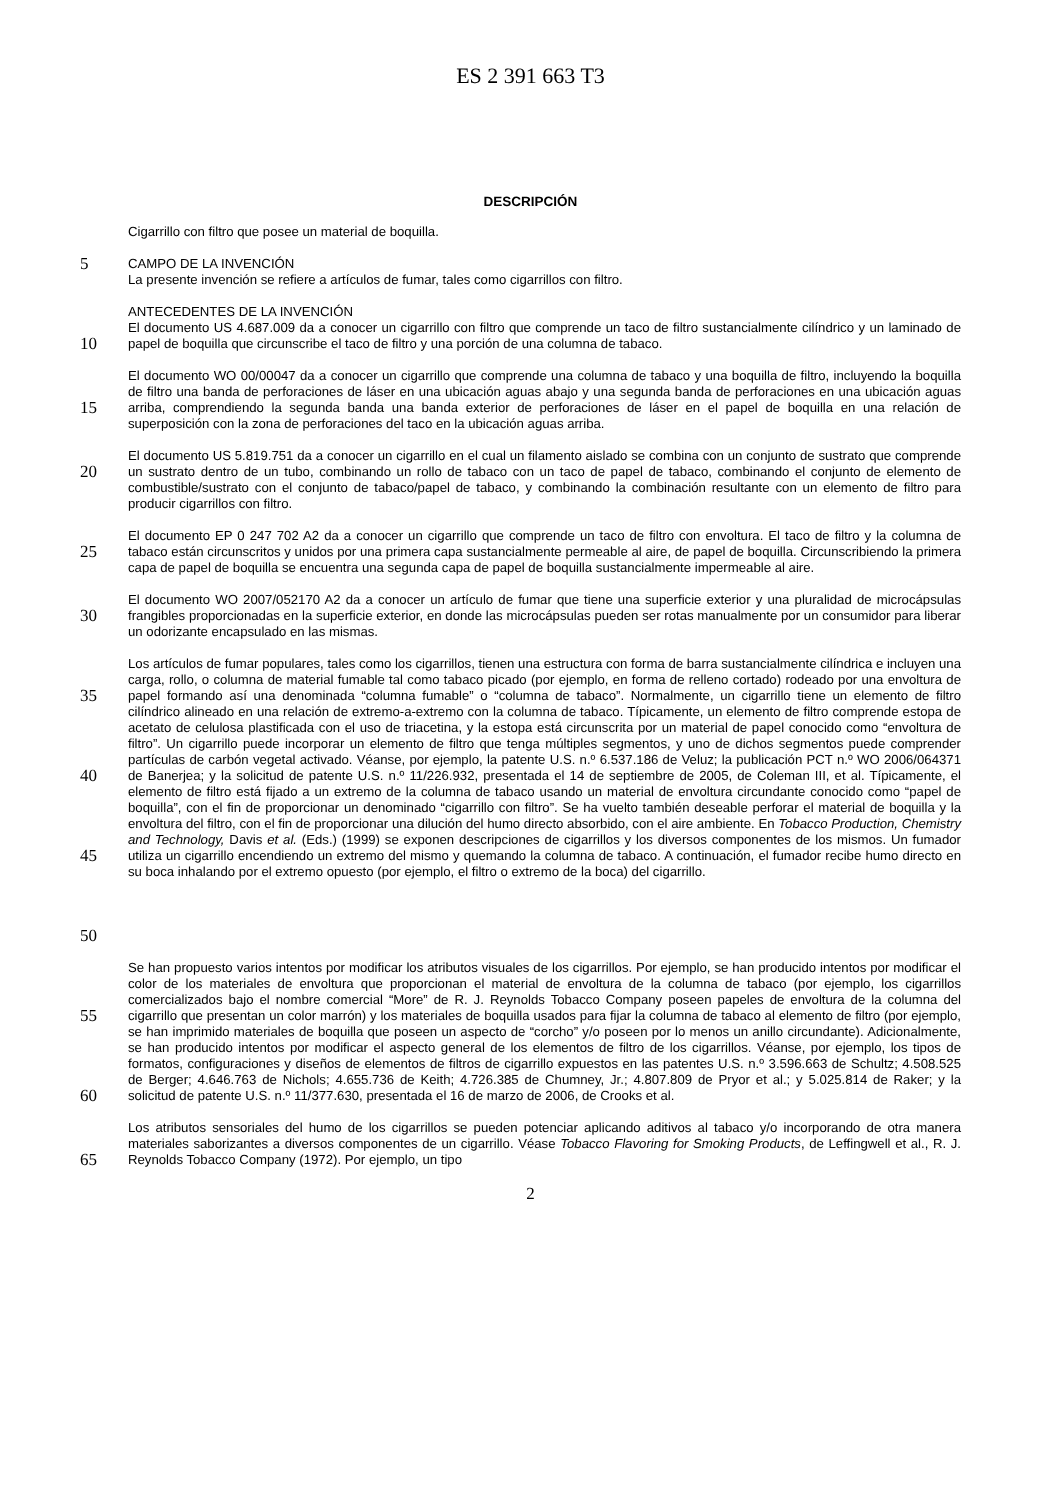ES 2 391 663 T3
DESCRIPCIÓN
Cigarrillo con filtro que posee un material de boquilla.
5
CAMPO DE LA INVENCIÓN
La presente invención se refiere a artículos de fumar, tales como cigarrillos con filtro.
10
ANTECEDENTES DE LA INVENCIÓN
El documento US 4.687.009 da a conocer un cigarrillo con filtro que comprende un taco de filtro sustancialmente cilíndrico y un laminado de papel de boquilla que circunscribe el taco de filtro y una porción de una columna de tabaco.
15
El documento WO 00/00047 da a conocer un cigarrillo que comprende una columna de tabaco y una boquilla de filtro, incluyendo la boquilla de filtro una banda de perforaciones de láser en una ubicación aguas abajo y una segunda banda de perforaciones en una ubicación aguas arriba, comprendiendo la segunda banda una banda exterior de perforaciones de láser en el papel de boquilla en una relación de superposición con la zona de perforaciones del taco en la ubicación aguas arriba.
20
El documento US 5.819.751 da a conocer un cigarrillo en el cual un filamento aislado se combina con un conjunto de sustrato que comprende un sustrato dentro de un tubo, combinando un rollo de tabaco con un taco de papel de tabaco, combinando el conjunto de elemento de combustible/sustrato con el conjunto de tabaco/papel de tabaco, y combinando la combinación resultante con un elemento de filtro para producir cigarrillos con filtro.
25
El documento EP 0 247 702 A2 da a conocer un cigarrillo que comprende un taco de filtro con envoltura. El taco de filtro y la columna de tabaco están circunscritos y unidos por una primera capa sustancialmente permeable al aire, de papel de boquilla. Circunscribiendo la primera capa de papel de boquilla se encuentra una segunda capa de papel de boquilla sustancialmente impermeable al aire.
30
El documento WO 2007/052170 A2 da a conocer un artículo de fumar que tiene una superficie exterior y una pluralidad de microcápsulas frangibles proporcionadas en la superficie exterior, en donde las microcápsulas pueden ser rotas manualmente por un consumidor para liberar un odorizante encapsulado en las mismas.
35
40
45
50
Los artículos de fumar populares, tales como los cigarrillos, tienen una estructura con forma de barra sustancialmente cilíndrica e incluyen una carga, rollo, o columna de material fumable tal como tabaco picado (por ejemplo, en forma de relleno cortado) rodeado por una envoltura de papel formando así una denominada “columna fumable” o “columna de tabaco”. Normalmente, un cigarrillo tiene un elemento de filtro cilíndrico alineado en una relación de extremo-a-extremo con la columna de tabaco. Típicamente, un elemento de filtro comprende estopa de acetato de celulosa plastificada con el uso de triacetina, y la estopa está circunscrita por un material de papel conocido como “envoltura de filtro”. Un cigarrillo puede incorporar un elemento de filtro que tenga múltiples segmentos, y uno de dichos segmentos puede comprender partículas de carbón vegetal activado. Véanse, por ejemplo, la patente U.S. n.º 6.537.186 de Veluz; la publicación PCT n.º WO 2006/064371 de Banerjea; y la solicitud de patente U.S. n.º 11/226.932, presentada el 14 de septiembre de 2005, de Coleman III, et al. Típicamente, el elemento de filtro está fijado a un extremo de la columna de tabaco usando un material de envoltura circundante conocido como “papel de boquilla”, con el fin de proporcionar un denominado “cigarrillo con filtro”. Se ha vuelto también deseable perforar el material de boquilla y la envoltura del filtro, con el fin de proporcionar una dilución del humo directo absorbido, con el aire ambiente. En Tobacco Production, Chemistry and Technology, Davis et al. (Eds.) (1999) se exponen descripciones de cigarrillos y los diversos componentes de los mismos. Un fumador utiliza un cigarrillo encendiendo un extremo del mismo y quemando la columna de tabaco. A continuación, el fumador recibe humo directo en su boca inhalando por el extremo opuesto (por ejemplo, el filtro o extremo de la boca) del cigarrillo.
55
60
Se han propuesto varios intentos por modificar los atributos visuales de los cigarrillos. Por ejemplo, se han producido intentos por modificar el color de los materiales de envoltura que proporcionan el material de envoltura de la columna de tabaco (por ejemplo, los cigarrillos comercializados bajo el nombre comercial “More” de R. J. Reynolds Tobacco Company poseen papeles de envoltura de la columna del cigarrillo que presentan un color marrón) y los materiales de boquilla usados para fijar la columna de tabaco al elemento de filtro (por ejemplo, se han imprimido materiales de boquilla que poseen un aspecto de “corcho” y/o poseen por lo menos un anillo circundante). Adicionalmente, se han producido intentos por modificar el aspecto general de los elementos de filtro de los cigarrillos. Véanse, por ejemplo, los tipos de formatos, configuraciones y diseños de elementos de filtros de cigarrillo expuestos en las patentes U.S. n.º 3.596.663 de Schultz; 4.508.525 de Berger; 4.646.763 de Nichols; 4.655.736 de Keith; 4.726.385 de Chumney, Jr.; 4.807.809 de Pryor et al.; y 5.025.814 de Raker; y la solicitud de patente U.S. n.º 11/377.630, presentada el 16 de marzo de 2006, de Crooks et al.
65
Los atributos sensoriales del humo de los cigarrillos se pueden potenciar aplicando aditivos al tabaco y/o incorporando de otra manera materiales saborizantes a diversos componentes de un cigarrillo. Véase Tobacco Flavoring for Smoking Products, de Leffingwell et al., R. J. Reynolds Tobacco Company (1972). Por ejemplo, un tipo
2